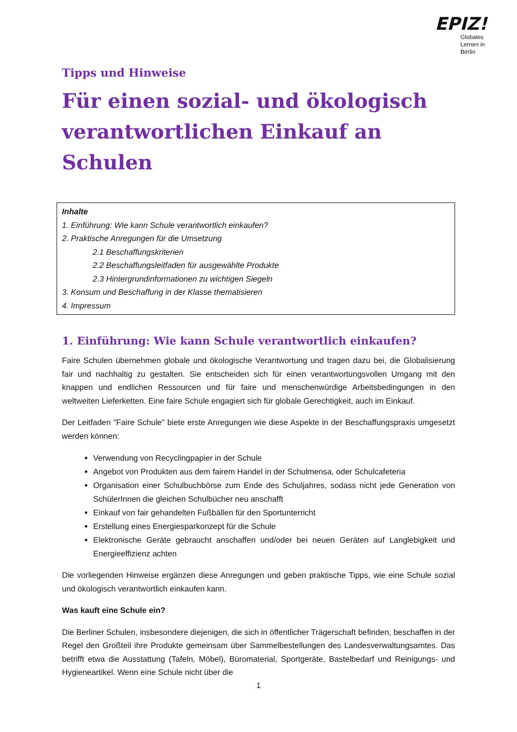EPIZ!
Globales
Lernen in
Berlin
Tipps und Hinweise
Für einen sozial- und ökologisch verantwortlichen Einkauf an Schulen
Inhalte
1. Einführung: Wie kann Schule verantwortlich einkaufen?
2. Praktische Anregungen für die Umsetzung
2.1 Beschaffungskriterien
2.2 Beschaffungsleitfaden für ausgewählte Produkte
2.3 Hintergrundinformationen zu wichtigen Siegeln
3. Konsum und Beschaffung in der Klasse thematisieren
4. Impressum
1. Einführung: Wie kann Schule verantwortlich einkaufen?
Faire Schulen übernehmen globale und ökologische Verantwortung und tragen dazu bei, die Globalisierung fair und nachhaltig zu gestalten. Sie entscheiden sich für einen verantwortungsvollen Umgang mit den knappen und endlichen Ressourcen und für faire und menschenwürdige Arbeitsbedingungen in den weltweiten Lieferketten. Eine faire Schule engagiert sich für globale Gerechtigkeit, auch im Einkauf.
Der Leitfaden "Faire Schule" biete erste Anregungen wie diese Aspekte in der Beschaffungspraxis umgesetzt werden können:
Verwendung von Recyclingpapier in der Schule
Angebot von Produkten aus dem fairem Handel in der Schulmensa, oder Schulcafeteria
Organisation einer Schulbuchbörse zum Ende des Schuljahres, sodass nicht jede Generation von SchülerInnen die gleichen Schulbücher neu anschafft
Einkauf von fair gehandelten Fußbällen für den Sportunterricht
Erstellung eines Energiesparkonzept für die Schule
Elektronische Geräte gebraucht anschaffen und/oder bei neuen Geräten auf Langlebigkeit und Energieeffizienz achten
Die vorliegenden Hinweise ergänzen diese Anregungen und geben praktische Tipps, wie eine Schule sozial und ökologisch verantwortlich einkaufen kann.
Was kauft eine Schule ein?
Die Berliner Schulen, insbesondere diejenigen, die sich in öffentlicher Trägerschaft befinden, beschaffen in der Regel den Großteil ihre Produkte gemeinsam über Sammelbestellungen des Landesverwaltungsamtes. Das betrifft etwa die Ausstattung (Tafeln, Möbel), Büromaterial, Sportgeräte, Bastelbedarf und Reinigungs- und Hygieneartikel. Wenn eine Schule nicht über die
1